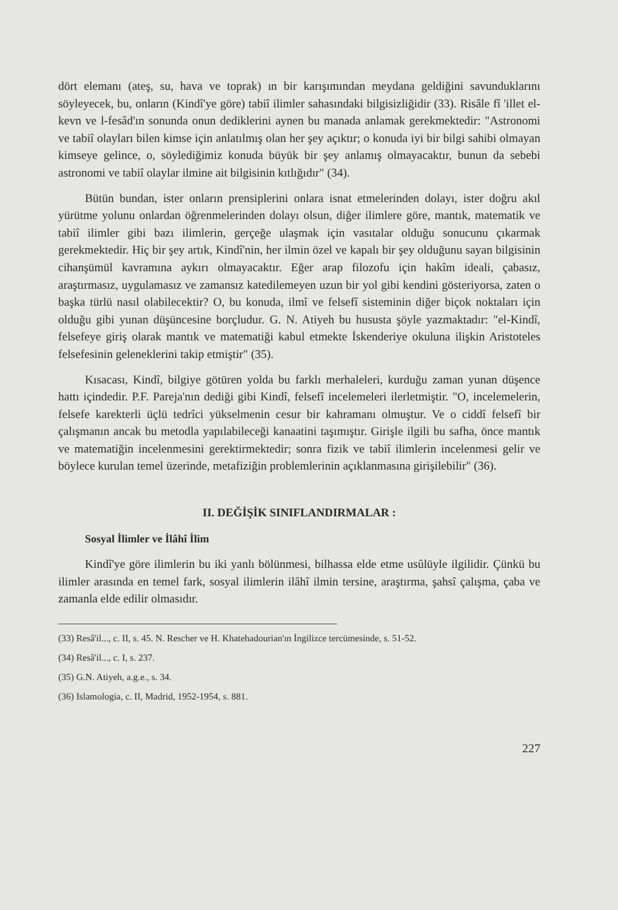dört elemanı (ateş, su, hava ve toprak) ın bir karışımından meydana geldiğini savunduklarını söyleyecek, bu, onların (Kindî'ye göre) tabiî ilimler sahasındaki bilgisizliğidir (33). Risâle fî 'illet el-kevn ve l-fesâd'ın sonunda onun dediklerini aynen bu manada anlamak gerekmektedir: "Astronomi ve tabiî olayları bilen kimse için anlatılmış olan her şey açıktır; o konuda iyi bir bilgi sahibi olmayan kimseye gelince, o, söylediğimiz konuda büyük bir şey anlamış olmayacaktır, bunun da sebebi astronomi ve tabiî olaylar ilmine ait bilgisinin kıtlığıdır" (34).
Bütün bundan, ister onların prensiplerini onlara isnat etmelerinden dolayı, ister doğru akıl yürütme yolunu onlardan öğrenmelerinden dolayı olsun, diğer ilimlere göre, mantık, matematik ve tabiî ilimler gibi bazı ilimlerin, gerçeğe ulaşmak için vasıtalar olduğu sonucunu çıkarmak gerekmektedir. Hiç bir şey artık, Kindî'nin, her ilmin özel ve kapalı bir şey olduğunu sayan bilgisinin cihanşümül kavramına aykırı olmayacaktır. Eğer arap filozofu için hakîm ideali, çabasız, araştırmasız, uygulamasız ve zamansız katedilemeyen uzun bir yol gibi kendini gösteriyorsa, zaten o başka türlü nasıl olabilecektir? O, bu konuda, ilmî ve felsefî sisteminin diğer biçok noktaları için olduğu gibi yunan düşüncesine borçludur. G. N. Atiyeh bu hususta şöyle yazmaktadır: "el-Kindî, felsefeye giriş olarak mantık ve matematiği kabul etmekte İskenderiye okuluna ilişkin Aristoteles felsefesinin geleneklerini takip etmiştir" (35).
Kısacası, Kindî, bilgiye götüren yolda bu farklı merhaleleri, kurduğu zaman yunan düşence hattı içindedir. P.F. Pareja'nın dediği gibi Kindî, felsefî incelemeleri ilerletmiştir. "O, incelemelerin, felsefe karekterli üçlü tedrîci yükselmenin cesur bir kahramanı olmuştur. Ve o ciddî felsefî bir çalışmanın ancak bu metodla yapılabileceği kanaatini taşımıştır. Girişle ilgili bu safha, önce mantık ve matematiğin incelenmesini gerektirmektedir; sonra fizik ve tabiî ilimlerin incelenmesi gelir ve böylece kurulan temel üzerinde, metafiziğin problemlerinin açıklanmasına girişilebilir" (36).
II. DEĞİŞİK SINIFLANDIRMALAR :
Sosyal İlimler ve İlâhî İlim
Kindî'ye göre ilimlerin bu iki yanlı bölünmesi, bilhassa elde etme usûlüyle ilgilidir. Çünkü bu ilimler arasında en temel fark, sosyal ilimlerin ilâhî ilmin tersine, araştırma, şahsî çalışma, çaba ve zamanla elde edilir olmasıdır.
(33) Resâ'il..., c. II, s. 45. N. Rescher ve H. Khatehadourian'ın İngilizce tercümesinde, s. 51-52.
(34) Resâ'il..., c. I, s. 237.
(35) G.N. Atiyeh, a.g.e., s. 34.
(36) Islamologia, c. II, Madrid, 1952-1954, s. 881.
227